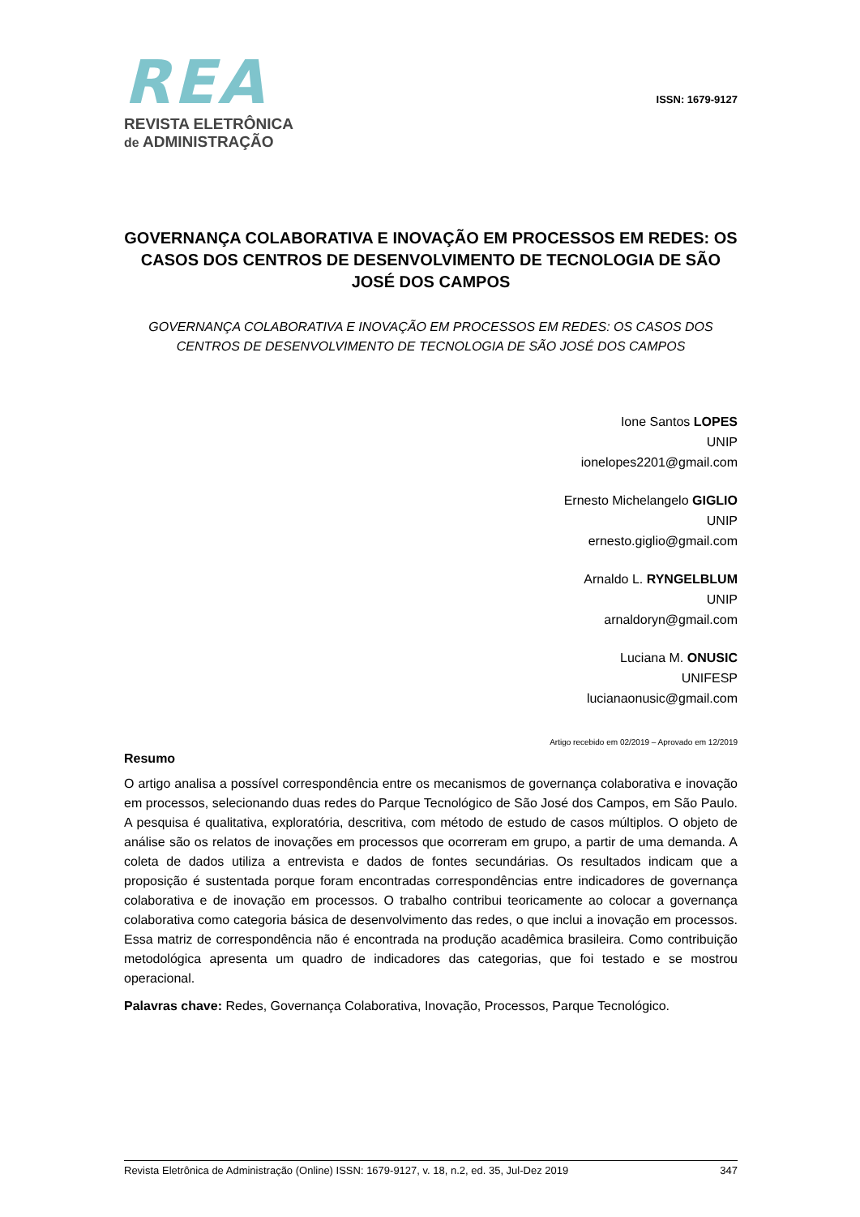REA
REVISTA ELETRÔNICA
de ADMINISTRAÇÃO
ISSN: 1679-9127
GOVERNANÇA COLABORATIVA E INOVAÇÃO EM PROCESSOS EM REDES: OS CASOS DOS CENTROS DE DESENVOLVIMENTO DE TECNOLOGIA DE SÃO JOSÉ DOS CAMPOS
GOVERNANÇA COLABORATIVA E INOVAÇÃO EM PROCESSOS EM REDES: OS CASOS DOS CENTROS DE DESENVOLVIMENTO DE TECNOLOGIA DE SÃO JOSÉ DOS CAMPOS
Ione Santos LOPES
UNIP
ionelopes2201@gmail.com
Ernesto Michelangelo GIGLIO
UNIP
ernesto.giglio@gmail.com
Arnaldo L. RYNGELBLUM
UNIP
arnaldoryn@gmail.com
Luciana M. ONUSIC
UNIFESP
lucianaonusic@gmail.com
Artigo recebido em 02/2019 – Aprovado em 12/2019
Resumo
O artigo analisa a possível correspondência entre os mecanismos de governança colaborativa e inovação em processos, selecionando duas redes do Parque Tecnológico de São José dos Campos, em São Paulo. A pesquisa é qualitativa, exploratória, descritiva, com método de estudo de casos múltiplos. O objeto de análise são os relatos de inovações em processos que ocorreram em grupo, a partir de uma demanda. A coleta de dados utiliza a entrevista e dados de fontes secundárias. Os resultados indicam que a proposição é sustentada porque foram encontradas correspondências entre indicadores de governança colaborativa e de inovação em processos. O trabalho contribui teoricamente ao colocar a governança colaborativa como categoria básica de desenvolvimento das redes, o que inclui a inovação em processos. Essa matriz de correspondência não é encontrada na produção acadêmica brasileira. Como contribuição metodológica apresenta um quadro de indicadores das categorias, que foi testado e se mostrou operacional.
Palavras chave: Redes, Governança Colaborativa, Inovação, Processos, Parque Tecnológico.
Revista Eletrônica de Administração (Online) ISSN: 1679-9127, v. 18, n.2, ed. 35, Jul-Dez 2019 347